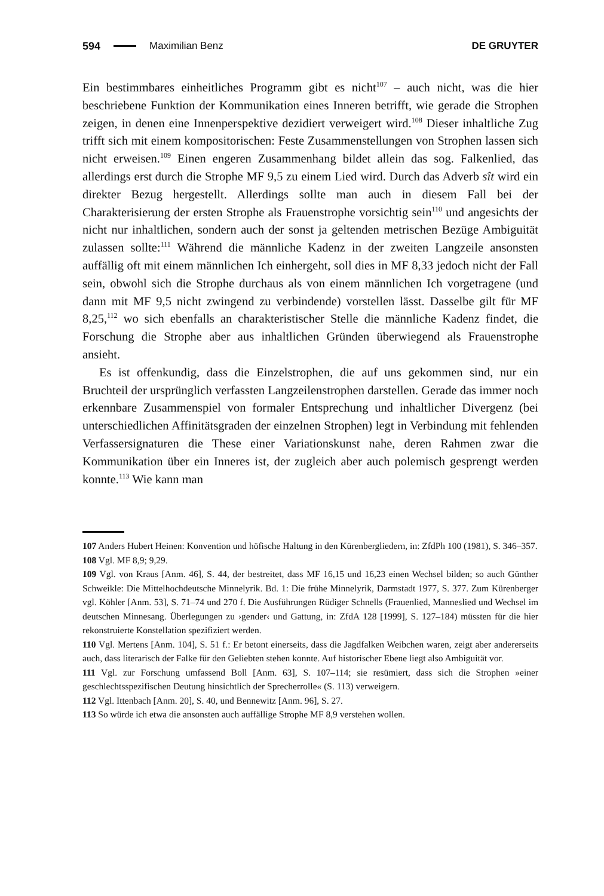594 Maximilian Benz DE GRUYTER
Ein bestimmbares einheitliches Programm gibt es nicht<sup>107</sup> – auch nicht, was die hier beschriebene Funktion der Kommunikation eines Inneren betrifft, wie gerade die Strophen zeigen, in denen eine Innenperspektive dezidiert verweigert wird.<sup>108</sup> Dieser inhaltliche Zug trifft sich mit einem kompositorischen: Feste Zusammenstellungen von Strophen lassen sich nicht erweisen.<sup>109</sup> Einen engeren Zusammenhang bildet allein das sog. Falkenlied, das allerdings erst durch die Strophe MF 9,5 zu einem Lied wird. Durch das Adverb sît wird ein direkter Bezug hergestellt. Allerdings sollte man auch in diesem Fall bei der Charakterisierung der ersten Strophe als Frauenstrophe vorsichtig sein<sup>110</sup> und angesichts der nicht nur inhaltlichen, sondern auch der sonst ja geltenden metrischen Bezüge Ambiguität zulassen sollte:<sup>111</sup> Während die männliche Kadenz in der zweiten Langzeile ansonsten auffällig oft mit einem männlichen Ich einhergeht, soll dies in MF 8,33 jedoch nicht der Fall sein, obwohl sich die Strophe durchaus als von einem männlichen Ich vorgetragene (und dann mit MF 9,5 nicht zwingend zu verbindende) vorstellen lässt. Dasselbe gilt für MF 8,25,<sup>112</sup> wo sich ebenfalls an charakteristischer Stelle die männliche Kadenz findet, die Forschung die Strophe aber aus inhaltlichen Gründen überwiegend als Frauenstrophe ansieht.
Es ist offenkundig, dass die Einzelstrophen, die auf uns gekommen sind, nur ein Bruchteil der ursprünglich verfassten Langzeilenstrophen darstellen. Gerade das immer noch erkennbare Zusammenspiel von formaler Entsprechung und inhaltlicher Divergenz (bei unterschiedlichen Affinitätsgraden der einzelnen Strophen) legt in Verbindung mit fehlenden Verfassersignaturen die These einer Variationskunst nahe, deren Rahmen zwar die Kommunikation über ein Inneres ist, der zugleich aber auch polemisch gesprengt werden konnte.<sup>113</sup> Wie kann man
107 Anders Hubert Heinen: Konvention und höfische Haltung in den Kürenbergliedern, in: ZfdPh 100 (1981), S. 346–357.
108 Vgl. MF 8,9; 9,29.
109 Vgl. von Kraus [Anm. 46], S. 44, der bestreitet, dass MF 16,15 und 16,23 einen Wechsel bilden; so auch Günther Schweikle: Die Mittelhochdeutsche Minnelyrik. Bd. 1: Die frühe Minnelyrik, Darmstadt 1977, S. 377. Zum Kürenberger vgl. Köhler [Anm. 53], S. 71–74 und 270 f. Die Ausführungen Rüdiger Schnells (Frauenlied, Manneslied und Wechsel im deutschen Minnesang. Überlegungen zu ›gender‹ und Gattung, in: ZfdA 128 [1999], S. 127–184) müssten für die hier rekonstruierte Konstellation spezifiziert werden.
110 Vgl. Mertens [Anm. 104], S. 51 f.: Er betont einerseits, dass die Jagdfalken Weibchen waren, zeigt aber andererseits auch, dass literarisch der Falke für den Geliebten stehen konnte. Auf historischer Ebene liegt also Ambiguität vor.
111 Vgl. zur Forschung umfassend Boll [Anm. 63], S. 107–114; sie resümiert, dass sich die Strophen »einer geschlechtsspezifischen Deutung hinsichtlich der Sprecherrolle« (S. 113) verweigern.
112 Vgl. Ittenbach [Anm. 20], S. 40, und Bennewitz [Anm. 96], S. 27.
113 So würde ich etwa die ansonsten auch auffällige Strophe MF 8,9 verstehen wollen.